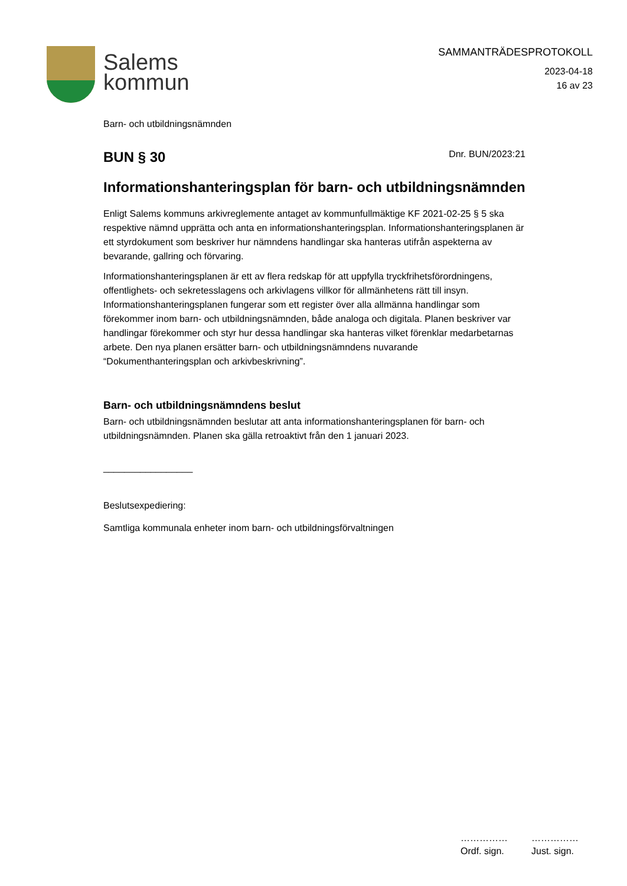Salems
kommun
SAMMANTRÄDESPROTOKOLL
2023-04-18
16 av 23
Barn- och utbildningsnämnden
BUN § 30
Dnr. BUN/2023:21
Informationshanteringsplan för barn- och utbildningsnämnden
Enligt Salems kommuns arkivreglemente antaget av kommunfullmäktige KF 2021-02-25 § 5 ska respektive nämnd upprätta och anta en informationshanteringsplan. Informationshanteringsplanen är ett styrdokument som beskriver hur nämndens handlingar ska hanteras utifrån aspekterna av bevarande, gallring och förvaring.
Informationshanteringsplanen är ett av flera redskap för att uppfylla tryckfrihetsförordningens, offentlighets- och sekretesslagens och arkivlagens villkor för allmänhetens rätt till insyn. Informationshanteringsplanen fungerar som ett register över alla allmänna handlingar som förekommer inom barn- och utbildningsnämnden, både analoga och digitala. Planen beskriver var handlingar förekommer och styr hur dessa handlingar ska hanteras vilket förenklar medarbetarnas arbete. Den nya planen ersätter barn- och utbildningsnämndens nuvarande “Dokumenthanteringsplan och arkivbeskrivning”.
Barn- och utbildningsnämndens beslut
Barn- och utbildningsnämnden beslutar att anta informationshanteringsplanen för barn- och utbildningsnämnden. Planen ska gälla retroaktivt från den 1 januari 2023.
_________________
Beslutsexpediering:
Samtliga kommunala enheter inom barn- och utbildningsförvaltningen
……………
Ordf. sign.
……………
Just. sign.